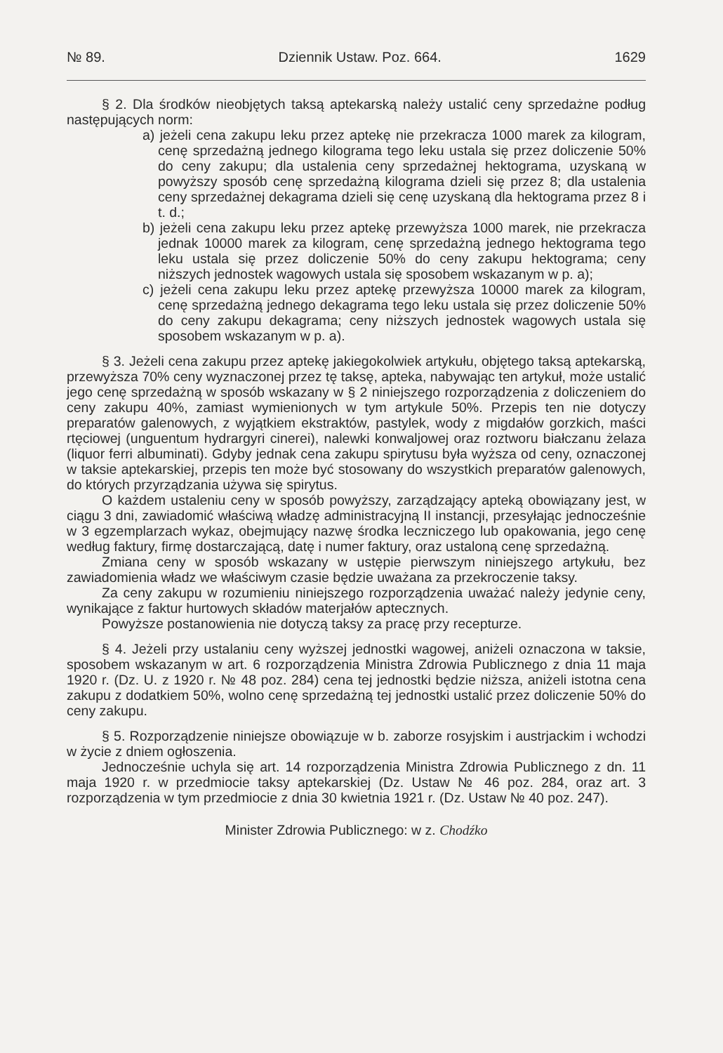№ 89. Dziennik Ustaw. Poz. 664. 1629
§ 2. Dla środków nieobjętych taksą aptekarską należy ustalić ceny sprzedażne podług następujących norm:
a) jeżeli cena zakupu leku przez aptekę nie przekracza 1000 marek za kilogram, cenę sprzedażną jednego kilograma tego leku ustala się przez doliczenie 50% do ceny zakupu; dla ustalenia ceny sprzedażnej hektograma, uzyskaną w powyższy sposób cenę sprzedażną kilograma dzieli się przez 8; dla ustalenia ceny sprzedażnej dekagrama dzieli się cenę uzyskaną dla hektograma przez 8 i t. d.;
b) jeżeli cena zakupu leku przez aptekę przewyższa 1000 marek, nie przekracza jednak 10000 marek za kilogram, cenę sprzedażną jednego hektograma tego leku ustala się przez doliczenie 50% do ceny zakupu hektograma; ceny niższych jednostek wagowych ustala się sposobem wskazanym w p. a);
c) jeżeli cena zakupu leku przez aptekę przewyższa 10000 marek za kilogram, cenę sprzedażną jednego dekagrama tego leku ustala się przez doliczenie 50% do ceny zakupu dekagrama; ceny niższych jednostek wagowych ustala się sposobem wskazanym w p. a).
§ 3. Jeżeli cena zakupu przez aptekę jakiegokolwiek artykułu, objętego taksą aptekarską, przewyższa 70% ceny wyznaczonej przez tę taksę, apteka, nabywając ten artykuł, może ustalić jego cenę sprzedażną w sposób wskazany w § 2 niniejszego rozporządzenia z doliczeniem do ceny zakupu 40%, zamiast wymienionych w tym artykule 50%. Przepis ten nie dotyczy preparatów galenowych, z wyjątkiem ekstraktów, pastylek, wody z migdałów gorzkich, maści rtęciowej (unguentum hydrargyri cinerei), nalewki konwaljowej oraz roztworu białczanu żelaza (liquor ferri albuminati). Gdyby jednak cena zakupu spirytusu była wyższa od ceny, oznaczonej w taksie aptekarskiej, przepis ten może być stosowany do wszystkich preparatów galenowych, do których przyrządzania używa się spirytus.
O każdem ustaleniu ceny w sposób powyższy, zarządzający apteką obowiązany jest, w ciągu 3 dni, zawiadomić właściwą władzę administracyjną II instancji, przesyłając jednocześnie w 3 egzemplarzach wykaz, obejmujący nazwę środka leczniczego lub opakowania, jego cenę według faktury, firmę dostarczającą, datę i numer faktury, oraz ustaloną cenę sprzedażną.
Zmiana ceny w sposób wskazany w ustępie pierwszym niniejszego artykułu, bez zawiadomienia władz we właściwym czasie będzie uważana za przekroczenie taksy.
Za ceny zakupu w rozumieniu niniejszego rozporządzenia uważać należy jedynie ceny, wynikające z faktur hurtowych składów materjałów aptecznych.
Powyższe postanowienia nie dotyczą taksy za pracę przy recepturze.
§ 4. Jeżeli przy ustalaniu ceny wyższej jednostki wagowej, aniżeli oznaczona w taksie, sposobem wskazanym w art. 6 rozporządzenia Ministra Zdrowia Publicznego z dnia 11 maja 1920 r. (Dz. U. z 1920 r. № 48 poz. 284) cena tej jednostki będzie niższa, aniżeli istotna cena zakupu z dodatkiem 50%, wolno cenę sprzedażną tej jednostki ustalić przez doliczenie 50% do ceny zakupu.
§ 5. Rozporządzenie niniejsze obowiązuje w b. zaborze rosyjskim i austrjackim i wchodzi w życie z dniem ogłoszenia.
Jednocześnie uchyla się art. 14 rozporządzenia Ministra Zdrowia Publicznego z dn. 11 maja 1920 r. w przedmiocie taksy aptekarskiej (Dz. Ustaw № 46 poz. 284, oraz art. 3 rozporządzenia w tym przedmiocie z dnia 30 kwietnia 1921 r. (Dz. Ustaw № 40 poz. 247).
Minister Zdrowia Publicznego: w z. Chodźko